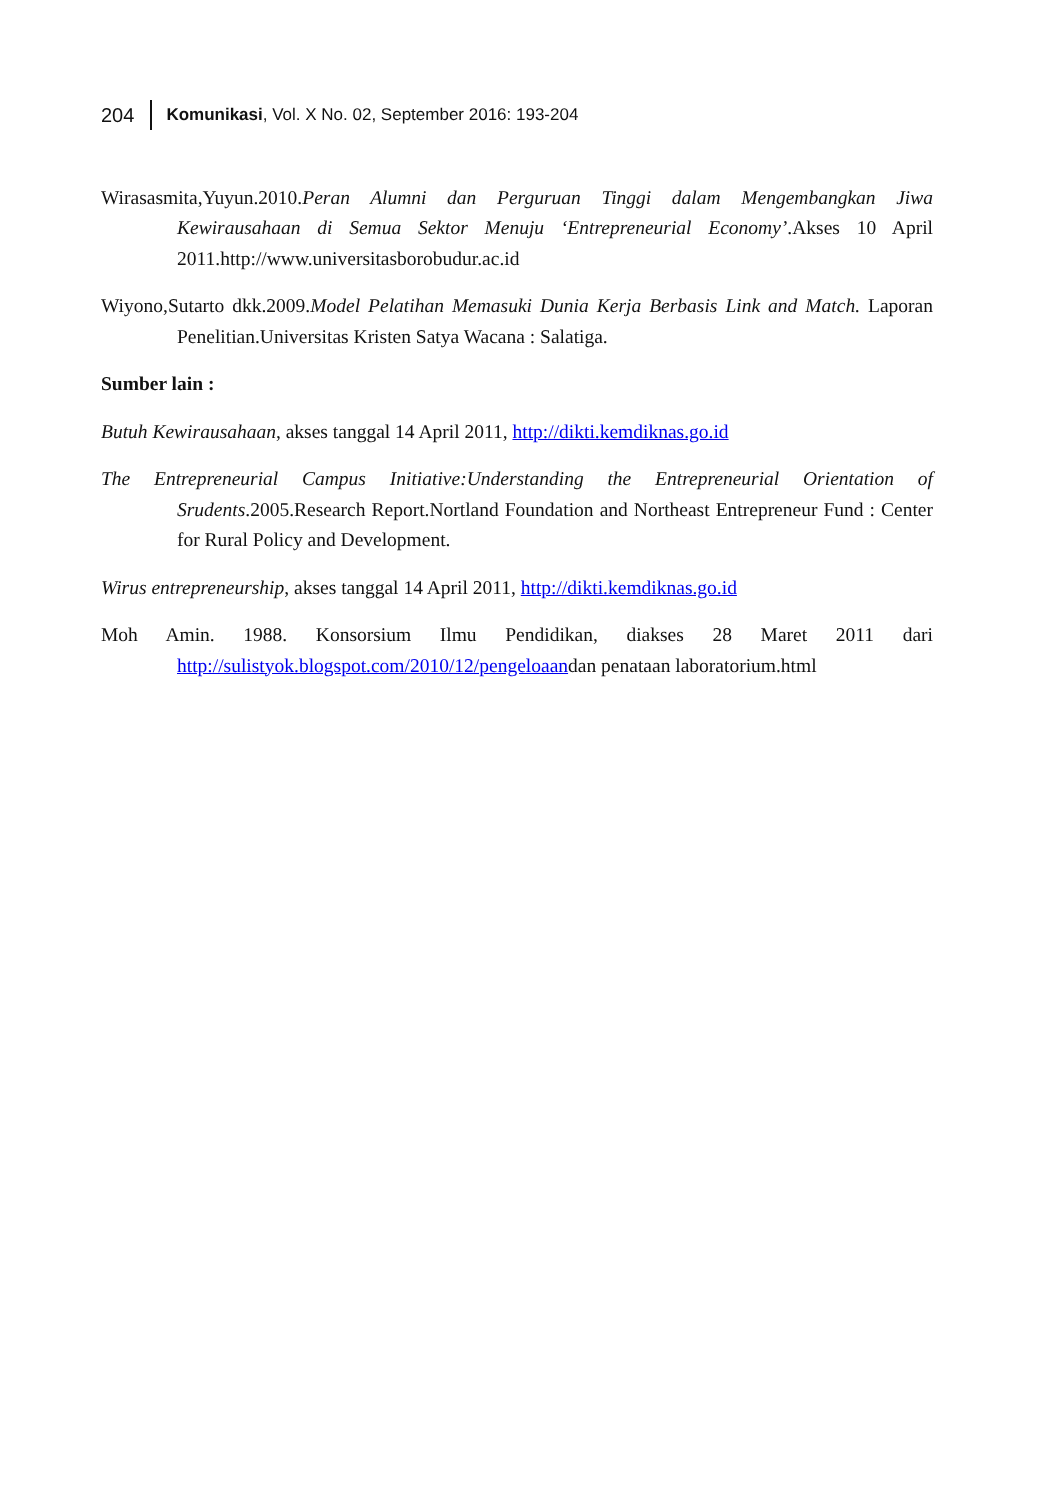204 Komunikasi, Vol. X No. 02, September 2016: 193-204
Wirasasmita,Yuyun.2010.Peran Alumni dan Perguruan Tinggi dalam Mengembangkan Jiwa Kewirausahaan di Semua Sektor Menuju ‘Entrepreneurial Economy’.Akses 10 April 2011.http://www.universitasborobudur.ac.id
Wiyono,Sutarto dkk.2009.Model Pelatihan Memasuki Dunia Kerja Berbasis Link and Match. Laporan Penelitian.Universitas Kristen Satya Wacana : Salatiga.
Sumber lain :
Butuh Kewirausahaan, akses tanggal 14 April 2011, http://dikti.kemdiknas.go.id
The Entrepreneurial Campus Initiative:Understanding the Entrepreneurial Orientation of Srudents.2005.Research Report.Nortland Foundation and Northeast Entrepreneur Fund : Center for Rural Policy and Development.
Wirus entrepreneurship, akses tanggal 14 April 2011, http://dikti.kemdiknas.go.id
Moh Amin. 1988. Konsorsium Ilmu Pendidikan, diakses 28 Maret 2011 dari http://sulistyok.blogspot.com/2010/12/pengeloaandan penataan laboratorium.html